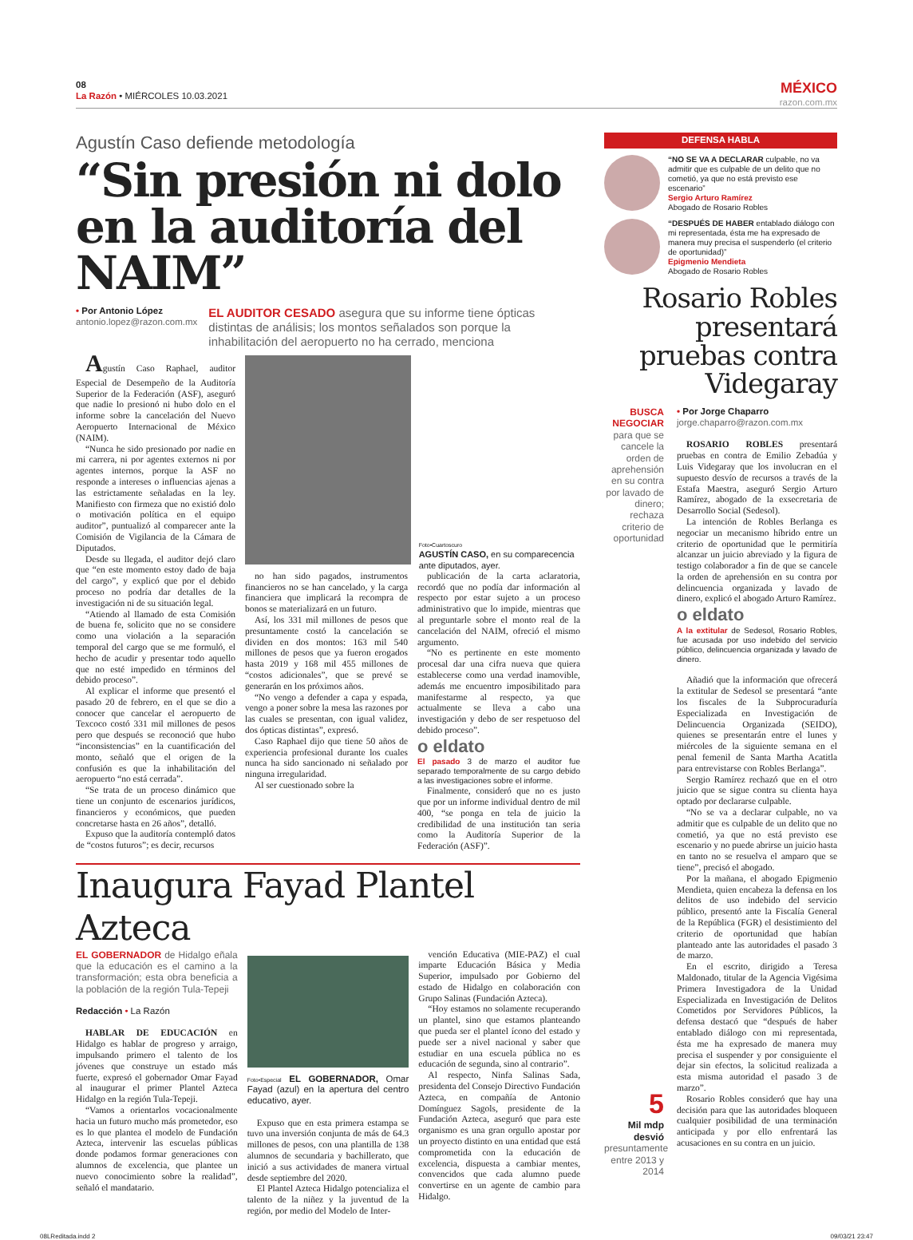08
La Razón • MIÉRCOLES 10.03.2021
MÉXICO
razon.com.mx
Agustín Caso defiende metodología
“Sin presión ni dolo en la auditoría del NAIM”
• Por Antonio López
antonio.lopez@razon.com.mx
EL AUDITOR CESADO asegura que su informe tiene ópticas distintas de análisis; los montos señalados son porque la inhabilitación del aeropuerto no ha cerrado, menciona
Agustín Caso Raphael, auditor Especial de Desempeño de la Auditoría Superior de la Federación (ASF), aseguró que nadie lo presionó ni hubo dolo en el informe sobre la cancelación del Nuevo Aeropuerto Internacional de México (NAIM).
“Nunca he sido presionado por nadie en mi carrera, ni por agentes externos ni por agentes internos, porque la ASF no responde a intereses o influencias ajenas a las estrictamente señaladas en la ley. Manifiesto con firmeza que no existió dolo o motivación política en el equipo auditor”, puntualizó al comparecer ante la Comisión de Vigilancia de la Cámara de Diputados.
Desde su llegada, el auditor dejó claro que “en este momento estoy dado de baja del cargo”, y explicó que por el debido proceso no podría dar detalles de la investigación ni de su situación legal.
“Atiendo al llamado de esta Comisión de buena fe, solicito que no se considere como una violación a la separación temporal del cargo que se me formuló, el hecho de acudir y presentar todo aquello que no esté impedido en términos del debido proceso”.
Al explicar el informe que presentó el pasado 20 de febrero, en el que se dio a conocer que cancelar el aeropuerto de Texcoco costó 331 mil millones de pesos pero que después se reconoció que hubo “inconsistencias” en la cuantificación del monto, señaló que el origen de la confusión es que la inhabilitación del aeropuerto “no está cerrada”.
“Se trata de un proceso dinámico que tiene un conjunto de escenarios jurídicos, financieros y económicos, que pueden concretarse hasta en 26 años”, detalló.
Expuso que la auditoría contempló datos de “costos futuros”; es decir, recursos
Foto•Cuartoscuro
AGUSTÍN CASO, en su comparecencia ante diputados, ayer.
no han sido pagados, instrumentos financieros no se han cancelado, y la carga financiera que implicará la recompra de bonos se materializará en un futuro.
Así, los 331 mil millones de pesos que presuntamente costó la cancelación se dividen en dos montos: 163 mil 540 millones de pesos que ya fueron erogados hasta 2019 y 168 mil 455 millones de “costos adicionales”, que se prevé se generarán en los próximos años.
“No vengo a defender a capa y espada, vengo a poner sobre la mesa las razones por las cuales se presentan, con igual validez, dos ópticas distintas”, expresó.
Caso Raphael dijo que tiene 50 años de experiencia profesional durante los cuales nunca ha sido sancionado ni señalado por ninguna irregularidad.
Al ser cuestionado sobre la
publicación de la carta aclaratoria, recordó que no podía dar información al respecto por estar sujeto a un proceso administrativo que lo impide, mientras que al preguntarle sobre el monto real de la cancelación del NAIM, ofreció el mismo argumento.
“No es pertinente en este momento procesal dar una cifra nueva que quiera establecerse como una verdad inamovible, además me encuentro imposibilitado para manifestarme al respecto, ya que actualmente se lleva a cabo una investigación y debo de ser respetuoso del debido proceso”.
o eldato
El pasado 3 de marzo el auditor fue separado temporalmente de su cargo debido a las investigaciones sobre el informe.
Finalmente, consideró que no es justo que por un informe individual dentro de mil 400, “se ponga en tela de juicio la credibilidad de una institución tan seria como la Auditoría Superior de la Federación (ASF)”.
Inaugura Fayad Plantel Azteca
EL GOBERNADOR de Hidalgo eñala que la educación es el camino a la transformación; esta obra beneficia a la población de la región Tula-Tepeji
Redacción • La Razón
HABLAR DE EDUCACIÓN en Hidalgo es hablar de progreso y arraigo, impulsando primero el talento de los jóvenes que construye un estado más fuerte, expresó el gobernador Omar Fayad al inaugurar el primer Plantel Azteca Hidalgo en la región Tula-Tepeji.
“Vamos a orientarlos vocacionalmente hacia un futuro mucho más prometedor, eso es lo que plantea el modelo de Fundación Azteca, intervenir las escuelas públicas donde podamos formar generaciones con alumnos de excelencia, que plantee un nuevo conocimiento sobre la realidad”, señaló el mandatario.
Foto•Especial EL GOBERNADOR, Omar Fayad (azul) en la apertura del centro educativo, ayer.
Expuso que en esta primera estampa se tuvo una inversión conjunta de más de 64.3 millones de pesos, con una plantilla de 138 alumnos de secundaria y bachillerato, que inició a sus actividades de manera virtual desde septiembre del 2020.
El Plantel Azteca Hidalgo potencializa el talento de la niñez y la juventud de la región, por medio del Modelo de Inter-
vención Educativa (MIE-PAZ) el cual imparte Educación Básica y Media Superior, impulsado por Gobierno del estado de Hidalgo en colaboración con Grupo Salinas (Fundación Azteca).
“Hoy estamos no solamente recuperando un plantel, sino que estamos planteando que pueda ser el plantel ícono del estado y puede ser a nivel nacional y saber que estudiar en una escuela pública no es educación de segunda, sino al contrario”.
Al respecto, Ninfa Salinas Sada, presidenta del Consejo Directivo Fundación Azteca, en compañía de Antonio Domínguez Sagols, presidente de la Fundación Azteca, aseguró que para este organismo es una gran orgullo apostar por un proyecto distinto en una entidad que está comprometida con la educación de excelencia, dispuesta a cambiar mentes, convencidos que cada alumno puede convertirse en un agente de cambio para Hidalgo.
DEFENSA HABLA
“NO SE VA A DECLARAR culpable, no va admitir que es culpable de un delito que no cometió, ya que no está previsto ese escenario”
Sergio Arturo Ramírez
Abogado de Rosario Robles
“DESPUÉS DE HABER entablado diálogo con mi representada, ésta me ha expresado de manera muy precisa el suspenderlo (el criterio de oportunidad)”
Epigmenio Mendieta
Abogado de Rosario Robles
Rosario Robles presentará pruebas contra Videgaray
BUSCA NEGOCIAR para que se cancele la orden de aprehensión en su contra por lavado de dinero; rechaza criterio de oportunidad
5
Mil mdp desvió presuntamente entre 2013 y 2014
• Por Jorge Chaparro
jorge.chaparro@razon.com.mx
ROSARIO ROBLES presentará pruebas en contra de Emilio Zebadúa y Luis Videgaray que los involucran en el supuesto desvío de recursos a través de la Estafa Maestra, aseguró Sergio Arturo Ramírez, abogado de la exsecretaria de Desarrollo Social (Sedesol).
La intención de Robles Berlanga es negociar un mecanismo híbrido entre un criterio de oportunidad que le permitiría alcanzar un juicio abreviado y la figura de testigo colaborador a fin de que se cancele la orden de aprehensión en su contra por delincuencia organizada y lavado de dinero, explicó el abogado Arturo Ramírez.
o eldato
A la extitular de Sedesol, Rosario Robles, fue acusada por uso indebido del servicio público, delincuencia organizada y lavado de dinero.
Añadió que la información que ofrecerá la extitular de Sedesol se presentará “ante los fiscales de la Subprocuraduría Especializada en Investigación de Delincuencia Organizada (SEIDO), quienes se presentarán entre el lunes y miércoles de la siguiente semana en el penal femenil de Santa Martha Acatitla para entrevistarse con Robles Berlanga”.
Sergio Ramírez rechazó que en el otro juicio que se sigue contra su clienta haya optado por declararse culpable.
“No se va a declarar culpable, no va admitir que es culpable de un delito que no cometió, ya que no está previsto ese escenario y no puede abrirse un juicio hasta en tanto no se resuelva el amparo que se tiene”, precisó el abogado.
Por la mañana, el abogado Epigmenio Mendieta, quien encabeza la defensa en los delitos de uso indebido del servicio público, presentó ante la Fiscalía General de la República (FGR) el desistimiento del criterio de oportunidad que habían planteado ante las autoridades el pasado 3 de marzo.
En el escrito, dirigido a Teresa Maldonado, titular de la Agencia Vigésima Primera Investigadora de la Unidad Especializada en Investigación de Delitos Cometidos por Servidores Públicos, la defensa destacó que “después de haber entablado diálogo con mi representada, ésta me ha expresado de manera muy precisa el suspender y por consiguiente el dejar sin efectos, la solicitud realizada a esta misma autoridad el pasado 3 de marzo”.
Rosario Robles consideró que hay una decisión para que las autoridades bloqueen cualquier posibilidad de una terminación anticipada y por ello enfrentará las acusaciones en su contra en un juicio.
08LReditada.indd 2 09/03/21 23:47